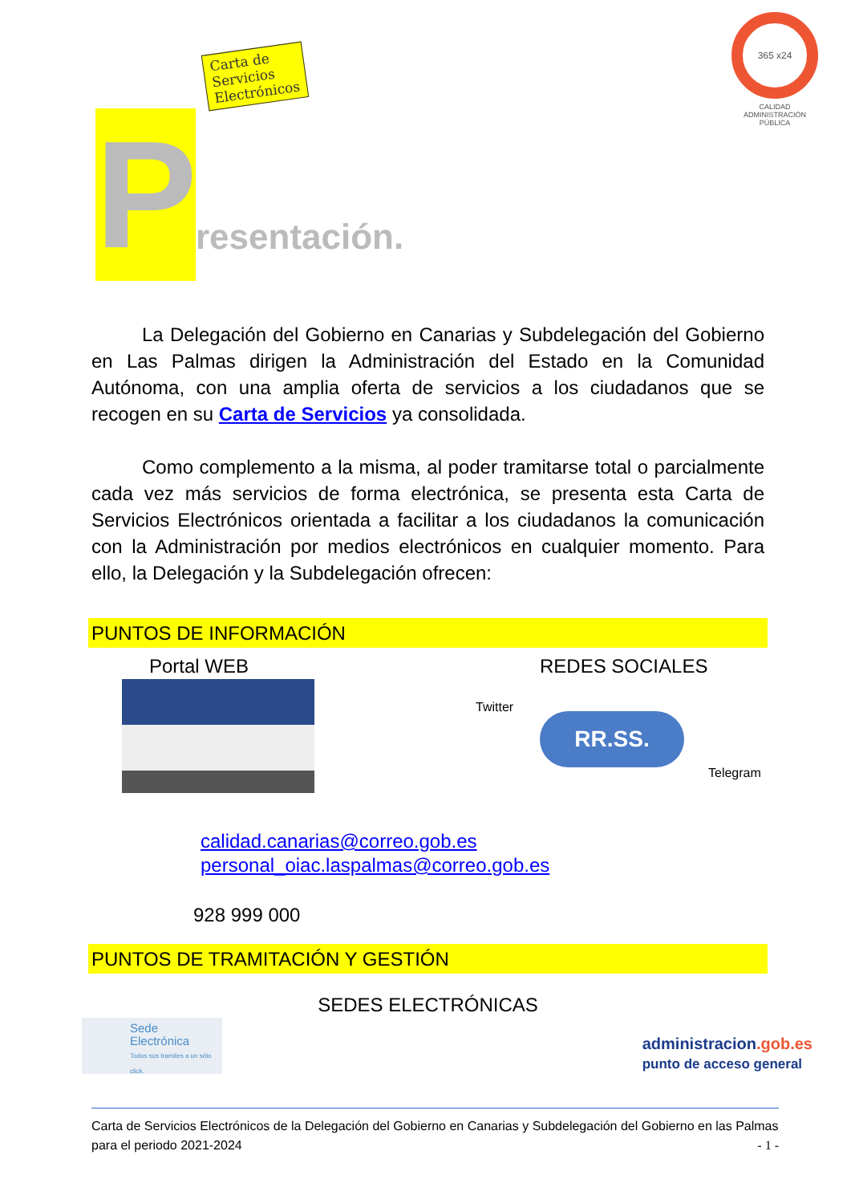Carta de Servicios
Electrónicos
365 x24
CALIDAD
ADMINISTRACIÓN PÚBLICA
P
resentación.
La Delegación del Gobierno en Canarias y Subdelegación del Gobierno en Las Palmas dirigen la Administración del Estado en la Comunidad Autónoma, con una amplia oferta de servicios a los ciudadanos que se recogen en su Carta de Servicios ya consolidada.
Como complemento a la misma, al poder tramitarse total o parcialmente cada vez más servicios de forma electrónica, se presenta esta Carta de Servicios Electrónicos orientada a facilitar a los ciudadanos la comunicación con la Administración por medios electrónicos en cualquier momento. Para ello, la Delegación y la Subdelegación ofrecen:
PUNTOS DE INFORMACIÓN
Portal WEB REDES SOCIALES
Twitter
RR.SS.
Telegram
calidad.canarias@correo.gob.es
personal_oiac.laspalmas@correo.gob.es
928 999 000
PUNTOS DE TRAMITACIÓN Y GESTIÓN
SEDES ELECTRÓNICAS
Sede
Electrónica
Todos sus tramites a un sólo click.
administracion.gob.es
punto de acceso general
Carta de Servicios Electrónicos de la Delegación del Gobierno en Canarias y Subdelegación del Gobierno en las Palmas para el periodo 2021-2024 - 1 -